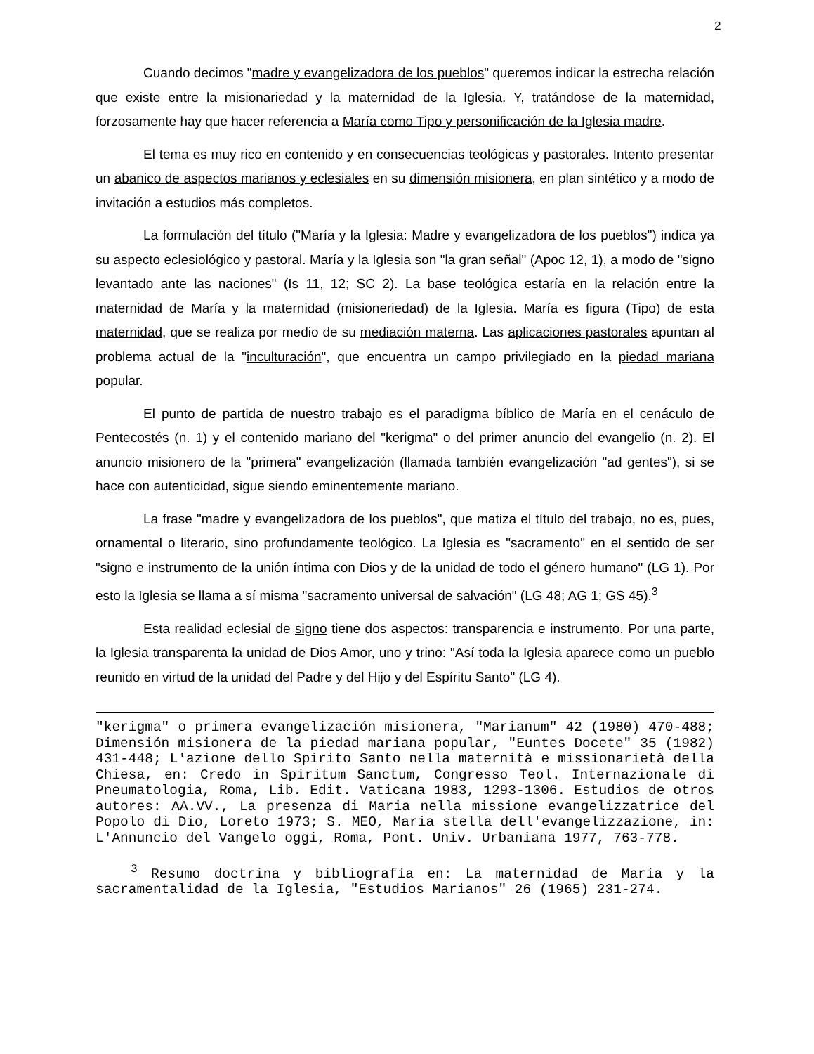2
Cuando decimos "madre y evangelizadora de los pueblos" queremos indicar la estrecha relación que existe entre la misionariedad y la maternidad de la Iglesia. Y, tratándose de la maternidad, forzosamente hay que hacer referencia a María como Tipo y personificación de la Iglesia madre.
El tema es muy rico en contenido y en consecuencias teológicas y pastorales. Intento presentar un abanico de aspectos marianos y eclesiales en su dimensión misionera, en plan sintético y a modo de invitación a estudios más completos.
La formulación del título ("María y la Iglesia: Madre y evangelizadora de los pueblos") indica ya su aspecto eclesiológico y pastoral. María y la Iglesia son "la gran señal" (Apoc 12, 1), a modo de "signo levantado ante las naciones" (Is 11, 12; SC 2). La base teológica estaría en la relación entre la maternidad de María y la maternidad (misioneriedad) de la Iglesia. María es figura (Tipo) de esta maternidad, que se realiza por medio de su mediación materna. Las aplicaciones pastorales apuntan al problema actual de la "inculturación", que encuentra un campo privilegiado en la piedad mariana popular.
El punto de partida de nuestro trabajo es el paradigma bíblico de María en el cenáculo de Pentecostés (n. 1) y el contenido mariano del "kerigma" o del primer anuncio del evangelio (n. 2). El anuncio misionero de la "primera" evangelización (llamada también evangelización "ad gentes"), si se hace con autenticidad, sigue siendo eminentemente mariano.
La frase "madre y evangelizadora de los pueblos", que matiza el título del trabajo, no es, pues, ornamental o literario, sino profundamente teológico. La Iglesia es "sacramento" en el sentido de ser "signo e instrumento de la unión íntima con Dios y de la unidad de todo el género humano" (LG 1). Por esto la Iglesia se llama a sí misma "sacramento universal de salvación" (LG 48; AG 1; GS 45).<sup>3</sup>
Esta realidad eclesial de signo tiene dos aspectos: transparencia e instrumento. Por una parte, la Iglesia transparenta la unidad de Dios Amor, uno y trino: "Así toda la Iglesia aparece como un pueblo reunido en virtud de la unidad del Padre y del Hijo y del Espíritu Santo" (LG 4).
"kerigma" o primera evangelización misionera, "Marianum" 42 (1980) 470-488; Dimensión misionera de la piedad mariana popular, "Euntes Docete" 35 (1982) 431-448; L'azione dello Spirito Santo nella maternità e missionarietà della Chiesa, en: Credo in Spiritum Sanctum, Congresso Teol. Internazionale di Pneumatologia, Roma, Lib. Edit. Vaticana 1983, 1293-1306. Estudios de otros autores: AA.VV., La presenza di Maria nella missione evangelizzatrice del Popolo di Dio, Loreto 1973; S. MEO, Maria stella dell'evangelizzazione, in: L'Annuncio del Vangelo oggi, Roma, Pont. Univ. Urbaniana 1977, 763-778.
<sup>3</sup> Resumo doctrina y bibliografía en: La maternidad de María y la sacramentalidad de la Iglesia, "Estudios Marianos" 26 (1965) 231-274.